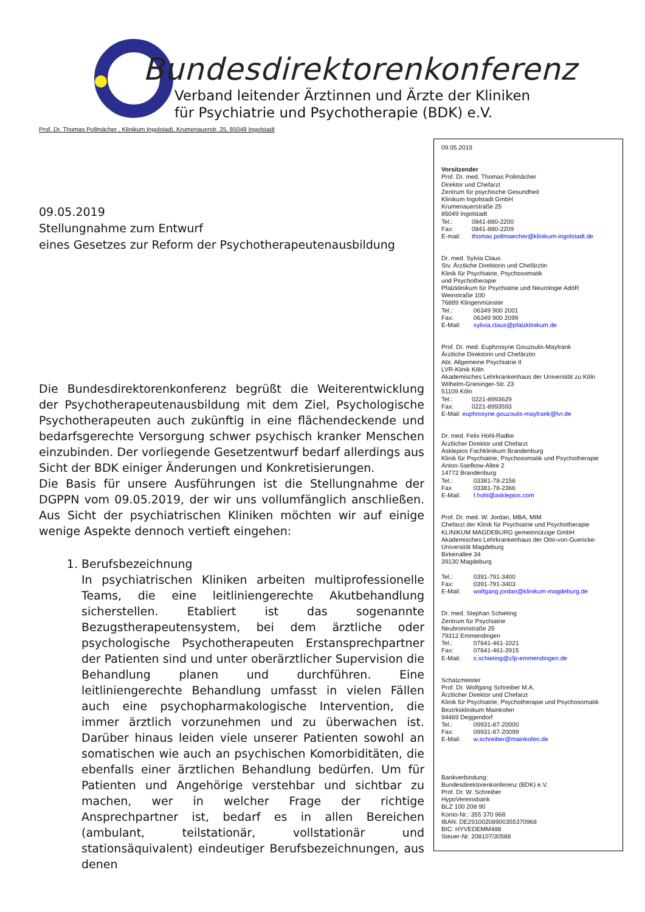Bundesdirektorenkonferenz
Verband leitender Ärztinnen und Ärzte der Kliniken
für Psychiatrie und Psychotherapie (BDK) e.V.
Prof. Dr. Thomas Pollmächer , Klinikum Ingolstadt, Krumenauerstr. 25, 85049 Ingolstadt
09.05.2019
Stellungnahme zum Entwurf
eines Gesetzes zur Reform der Psychotherapeutenausbildung
Die Bundesdirektorenkonferenz begrüßt die Weiterentwicklung der Psychotherapeutenausbildung mit dem Ziel, Psychologische Psychotherapeuten auch zukünftig in eine flächendeckende und bedarfsgerechte Versorgung schwer psychisch kranker Menschen einzubinden. Der vorliegende Gesetzentwurf bedarf allerdings aus Sicht der BDK einiger Änderungen und Konkretisierungen.
Die Basis für unsere Ausführungen ist die Stellungnahme der DGPPN vom 09.05.2019, der wir uns vollumfänglich anschließen. Aus Sicht der psychiatrischen Kliniken möchten wir auf einige wenige Aspekte dennoch vertieft eingehen:
1. Berufsbezeichnung
In psychiatrischen Kliniken arbeiten multiprofessionelle Teams, die eine leitliniengerechte Akutbehandlung sicherstellen. Etabliert ist das sogenannte Bezugstherapeutensystem, bei dem ärztliche oder psychologische Psychotherapeuten Erstansprechpartner der Patienten sind und unter oberärztlicher Supervision die Behandlung planen und durchführen. Eine leitliniengerechte Behandlung umfasst in vielen Fällen auch eine psychopharmakologische Intervention, die immer ärztlich vorzunehmen und zu überwachen ist. Darüber hinaus leiden viele unserer Patienten sowohl an somatischen wie auch an psychischen Komorbiditäten, die ebenfalls einer ärztlichen Behandlung bedürfen. Um für Patienten und Angehörige verstehbar und sichtbar zu machen, wer in welcher Frage der richtige Ansprechpartner ist, bedarf es in allen Bereichen (ambulant, teilstationär, vollstationär und stationsäquivalent) eindeutiger Berufsbezeichnungen, aus denen
09.05.2019
Vorsitzender
Prof. Dr. med. Thomas Pollmächer
Direktor und Chefarzt
Zentrum für psychische Gesundheit
Klinikum Ingolstadt GmbH
Krumenauerstraße 25
85049 Ingolstadt
Tel.: 0841-880-2200
Fax: 0841-880-2209
E-mail: thomas.pollmaecher@klinikum-ingolstadt.de
Dr. med. Sylvia Claus
Stv. Ärztliche Direktorin und Chefärztin
Klinik für Psychiatrie, Psychosomatik
und Psychotherapie
Pfalzklinikum für Psychiatrie und Neurologie AdöR
Weinstraße 100
76889 Klingenmünster
Tel.: 06349 900 2001
Fax: 06349 900 2099
E-Mail: sylivia.claus@pfalzklinikum.de
Prof. Dr. med. Euphrosyne Gouzoulis-Mayfrank
Ärztliche Direktorin und Chefärztin
Abt. Allgemeine Psychiatrie II
LVR-Klinik Köln
Akademisches Lehrkrankenhaus der Universität zu Köln
Wilhelm-Griesinger-Str. 23
51109 Köln
Tel.: 0221-8993629
Fax: 0221-8993593
E-Mail: euphrosyne.gouzoulis-mayfrank@lvr.de
Dr. med. Felix Hohl-Radke
Ärztlicher Direktor und Chefarzt
Asklepios Fachklinikum Brandenburg
Klinik für Psychiatrie, Psychosomatik und Psychotherapie
Anton-Saefkow-Allee 2
14772 Brandenburg
Tel.: 03381-78-2156
Fax 03381-78-2366
E-Mail: f.hohl@asklepios.com
Prof. Dr. med. W. Jordan, MBA, MIM
Chefarzt der Klinik für Psychiatrie und Psychotherapie
KLINIKUM MAGDEBURG gemeinnützige GmbH
Akademisches Lehrkrankenhaus der Otto-von-Guericke-Universität Magdeburg
Birkenallee 34
39130 Magdeburg
Tel.: 0391-791-3400
Fax: 0391-791-3403
E-Mail: wolfgang.jordan@klinikum-magdeburg.de
Dr. med. Stephan Schieting
Zentrum für Psychiatrie
Neubronnstraße 25
79312 Emmendingen
Tel.: 07641-461-1021
Fax: 07641-461-2915
E-Mail: s.schieting@zfp-emmendingen.de
Schatzmeister
Prof. Dr. Wolfgang Schreiber M.A.
Ärztlicher Direktor und Chefarzt
Klinik für Psychiatrie, Psychotherapie und Psychosomatik
Bezirksklinikum Mainkofen
94469 Deggendorf
Tel.: 09931-87-20000
Fax: 09931-87-20099
E-Mail: w.schreiber@mainkofen.de
Bankverbindung:
Bundesdirektorenkonferenz (BDK) e.V.
Prof. Dr. W. Schreiber
HypoVereinsbank
BLZ 100 208 90
Konto-Nr.: 355 370 968
IBAN: DE29100208900355370968
BIC: HYVEDEMM488
Steuer-Nr. 208107/30588